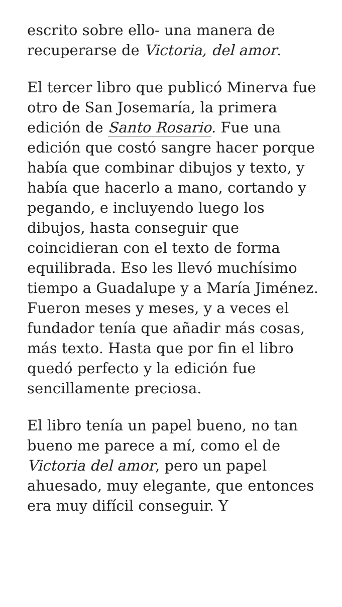escrito sobre ello- una manera de recuperarse de Victoria, del amor.
El tercer libro que publicó Minerva fue otro de San Josemaría, la primera edición de Santo Rosario. Fue una edición que costó sangre hacer porque había que combinar dibujos y texto, y había que hacerlo a mano, cortando y pegando, e incluyendo luego los dibujos, hasta conseguir que coincidieran con el texto de forma equilibrada. Eso les llevó muchísimo tiempo a Guadalupe y a María Jiménez. Fueron meses y meses, y a veces el fundador tenía que añadir más cosas, más texto. Hasta que por fin el libro quedó perfecto y la edición fue sencillamente preciosa.
El libro tenía un papel bueno, no tan bueno me parece a mí, como el de Victoria del amor, pero un papel ahuesado, muy elegante, que entonces era muy difícil conseguir. Y